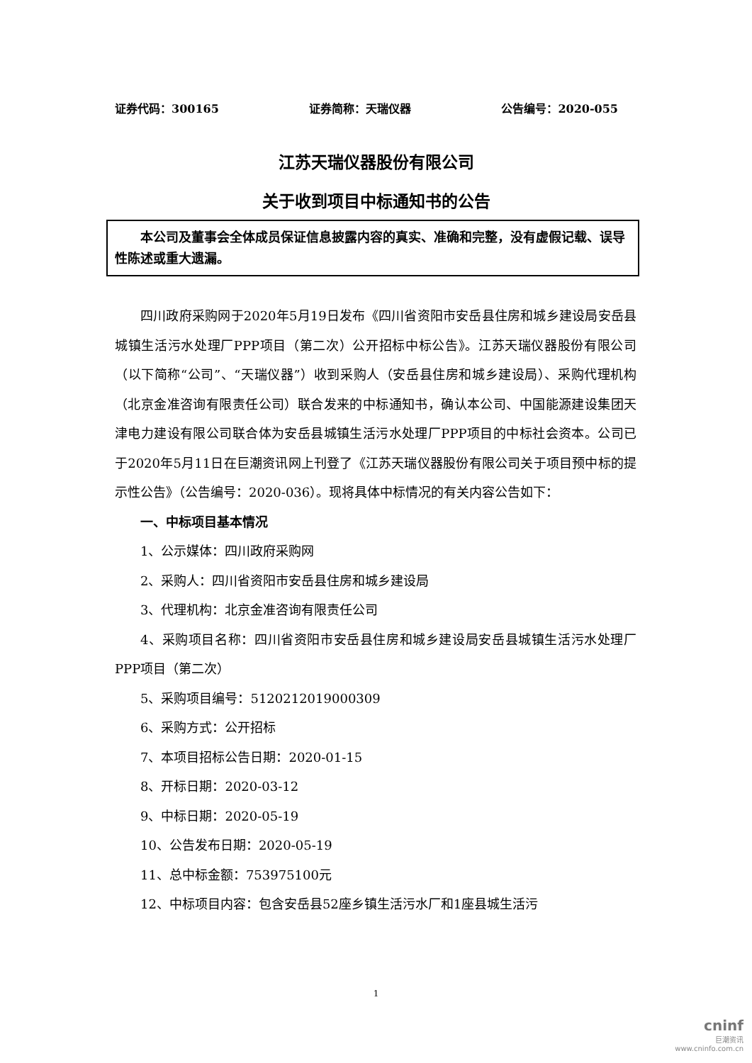证券代码：300165 证券简称：天瑞仪器 公告编号：2020-055
江苏天瑞仪器股份有限公司
关于收到项目中标通知书的公告
本公司及董事会全体成员保证信息披露内容的真实、准确和完整，没有虚假记载、误导性陈述或重大遗漏。
四川政府采购网于2020年5月19日发布《四川省资阳市安岳县住房和城乡建设局安岳县城镇生活污水处理厂PPP项目（第二次）公开招标中标公告》。江苏天瑞仪器股份有限公司（以下简称“公司”、“天瑞仪器”）收到采购人（安岳县住房和城乡建设局）、采购代理机构（北京金准咨询有限责任公司）联合发来的中标通知书，确认本公司、中国能源建设集团天津电力建设有限公司联合体为安岳县城镇生活污水处理厂PPP项目的中标社会资本。公司已于2020年5月11日在巨潮资讯网上刊登了《江苏天瑞仪器股份有限公司关于项目预中标的提示性公告》（公告编号：2020-036）。现将具体中标情况的有关内容公告如下：
一、中标项目基本情况
1、公示媒体：四川政府采购网
2、采购人：四川省资阳市安岳县住房和城乡建设局
3、代理机构：北京金准咨询有限责任公司
4、采购项目名称：四川省资阳市安岳县住房和城乡建设局安岳县城镇生活污水处理厂PPP项目（第二次）
5、采购项目编号：5120212019000309
6、采购方式：公开招标
7、本项目招标公告日期：2020-01-15
8、开标日期：2020-03-12
9、中标日期：2020-05-19
10、公告发布日期：2020-05-19
11、总中标金额：753975100元
12、中标项目内容：包含安岳县52座乡镇生活污水厂和1座县城生活污
1
cninf
巨潮资讯
www.cninfo.com.cn